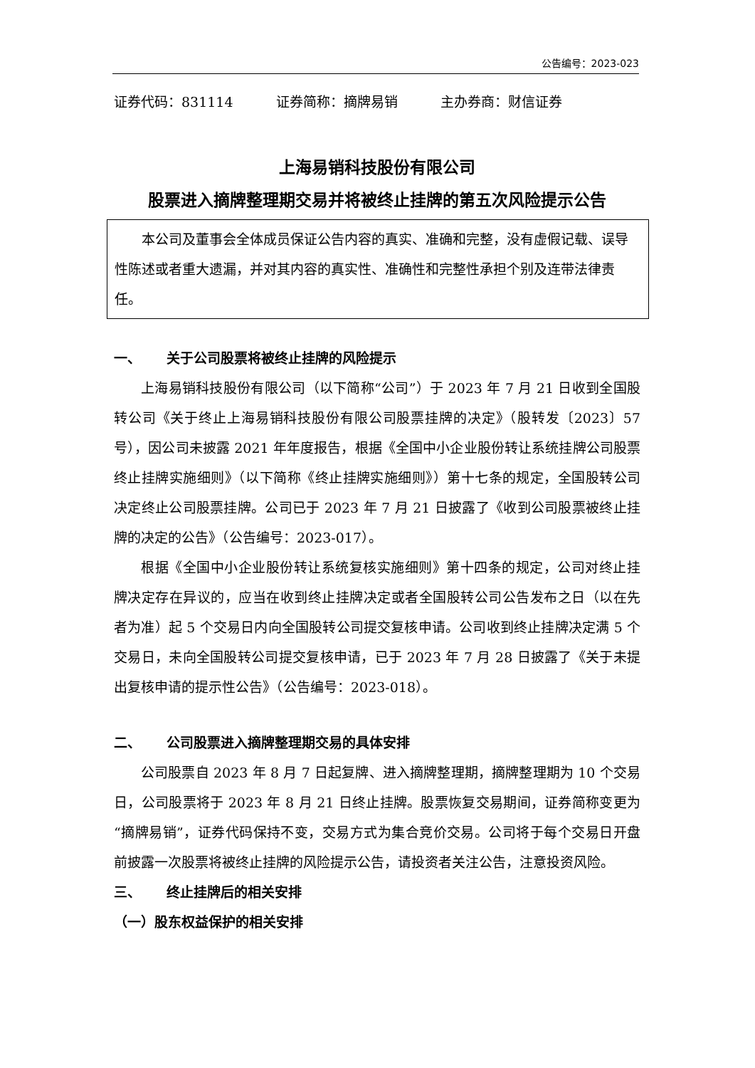公告编号：2023-023
证券代码：831114 证券简称：摘牌易销 主办券商：财信证券
上海易销科技股份有限公司
股票进入摘牌整理期交易并将被终止挂牌的第五次风险提示公告
本公司及董事会全体成员保证公告内容的真实、准确和完整，没有虚假记载、误导性陈述或者重大遗漏，并对其内容的真实性、准确性和完整性承担个别及连带法律责任。
一、 关于公司股票将被终止挂牌的风险提示
上海易销科技股份有限公司（以下简称“公司”）于 2023 年 7 月 21 日收到全国股转公司《关于终止上海易销科技股份有限公司股票挂牌的决定》（股转发〔2023〕57 号），因公司未披露 2021 年年度报告，根据《全国中小企业股份转让系统挂牌公司股票终止挂牌实施细则》（以下简称《终止挂牌实施细则》）第十七条的规定，全国股转公司决定终止公司股票挂牌。公司已于 2023 年 7 月 21 日披露了《收到公司股票被终止挂牌的决定的公告》（公告编号：2023-017）。
根据《全国中小企业股份转让系统复核实施细则》第十四条的规定，公司对终止挂牌决定存在异议的，应当在收到终止挂牌决定或者全国股转公司公告发布之日（以在先者为准）起 5 个交易日内向全国股转公司提交复核申请。公司收到终止挂牌决定满 5 个交易日，未向全国股转公司提交复核申请，已于 2023 年 7 月 28 日披露了《关于未提出复核申请的提示性公告》（公告编号：2023-018）。
二、 公司股票进入摘牌整理期交易的具体安排
公司股票自 2023 年 8 月 7 日起复牌、进入摘牌整理期，摘牌整理期为 10 个交易日，公司股票将于 2023 年 8 月 21 日终止挂牌。股票恢复交易期间，证券简称变更为“摘牌易销”，证券代码保持不变，交易方式为集合竞价交易。公司将于每个交易日开盘前披露一次股票将被终止挂牌的风险提示公告，请投资者关注公告，注意投资风险。
三、 终止挂牌后的相关安排
（一）股东权益保护的相关安排